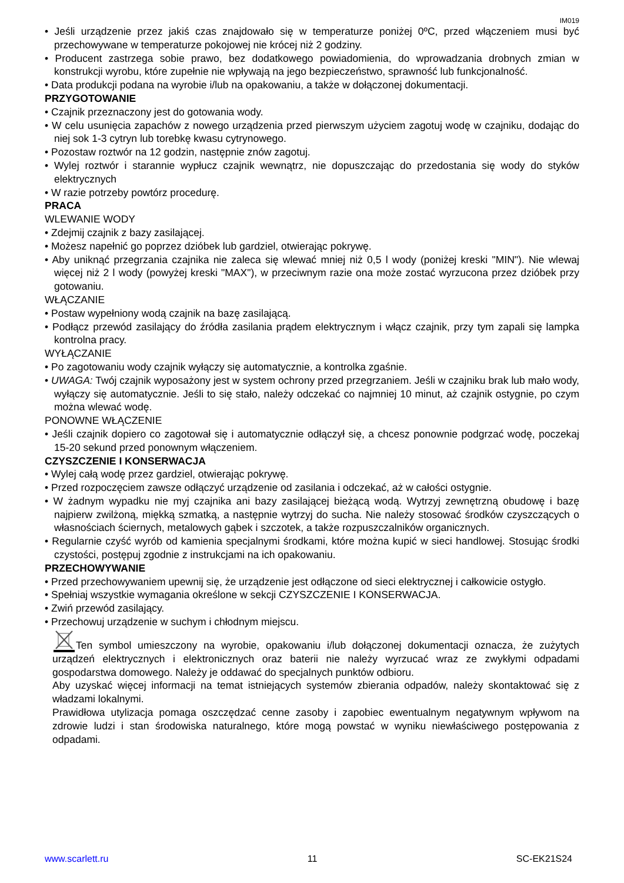IM019
• Jeśli urządzenie przez jakiś czas znajdowało się w temperaturze poniżej 0ºC, przed włączeniem musi być przechowywane w temperaturze pokojowej nie krócej niż 2 godziny.
• Producent zastrzega sobie prawo, bez dodatkowego powiadomienia, do wprowadzania drobnych zmian w konstrukcji wyrobu, które zupełnie nie wpływają na jego bezpieczeństwo, sprawność lub funkcjonalność.
• Data produkcji podana na wyrobie i/lub na opakowaniu, a także w dołączonej dokumentacji.
PRZYGOTOWANIE
• Czajnik przeznaczony jest do gotowania wody.
• W celu usunięcia zapachów z nowego urządzenia przed pierwszym użyciem zagotuj wodę w czajniku, dodając do niej sok 1-3 cytryn lub torebkę kwasu cytrynowego.
• Pozostaw roztwór na 12 godzin, następnie znów zagotuj.
• Wylej roztwór i starannie wypłucz czajnik wewnątrz, nie dopuszczając do przedostania się wody do styków elektrycznych
• W razie potrzeby powtórz procedurę.
PRACA
WLEWANIE WODY
• Zdejmij czajnik z bazy zasilającej.
• Możesz napełnić go poprzez dzióbek lub gardziel, otwierając pokrywę.
• Aby uniknąć przegrzania czajnika nie zaleca się wlewać mniej niż 0,5 l wody (poniżej kreski "MIN"). Nie wlewaj więcej niż 2 l wody (powyżej kreski "MAX"), w przeciwnym razie ona może zostać wyrzucona przez dzióbek przy gotowaniu.
WŁĄCZANIE
• Postaw wypełniony wodą czajnik na bazę zasilającą.
• Podłącz przewód zasilający do źródła zasilania prądem elektrycznym i włącz czajnik, przy tym zapali się lampka kontrolna pracy.
WYŁĄCZANIE
• Po zagotowaniu wody czajnik wyłączy się automatycznie, a kontrolka zgaśnie.
• UWAGA: Twój czajnik wyposażony jest w system ochrony przed przegrzaniem. Jeśli w czajniku brak lub mało wody, wyłączy się automatycznie. Jeśli to się stało, należy odczekać co najmniej 10 minut, aż czajnik ostygnie, po czym można wlewać wodę.
PONOWNE WŁĄCZENIE
• Jeśli czajnik dopiero co zagotował się i automatycznie odłączył się, a chcesz ponownie podgrzać wodę, poczekaj 15-20 sekund przed ponownym włączeniem.
CZYSZCZENIE I KONSERWACJA
• Wylej całą wodę przez gardziel, otwierając pokrywę.
• Przed rozpoczęciem zawsze odłączyć urządzenie od zasilania i odczekać, aż w całości ostygnie.
• W żadnym wypadku nie myj czajnika ani bazy zasilającej bieżącą wodą. Wytrzyj zewnętrzną obudowę i bazę najpierw zwilżoną, miękką szmatką, a następnie wytrzyj do sucha. Nie należy stosować środków czyszczących o własnościach ściernych, metalowych gąbek i szczotek, a także rozpuszczalników organicznych.
• Regularnie czyść wyrób od kamienia specjalnymi środkami, które można kupić w sieci handlowej. Stosując środki czystości, postępuj zgodnie z instrukcjami na ich opakowaniu.
PRZECHOWYWANIE
• Przed przechowywaniem upewnij się, że urządzenie jest odłączone od sieci elektrycznej i całkowicie ostygło.
• Spełniaj wszystkie wymagania określone w sekcji CZYSZCZENIE I KONSERWACJA.
• Zwiń przewód zasilający.
• Przechowuj urządzenie w suchym i chłodnym miejscu.
Ten symbol umieszczony na wyrobie, opakowaniu i/lub dołączonej dokumentacji oznacza, że zużytych urządzeń elektrycznych i elektronicznych oraz baterii nie należy wyrzucać wraz ze zwykłymi odpadami gospodarstwa domowego. Należy je oddawać do specjalnych punktów odbioru.
Aby uzyskać więcej informacji na temat istniejących systemów zbierania odpadów, należy skontaktować się z władzami lokalnymi.
Prawidłowa utylizacja pomaga oszczędzać cenne zasoby i zapobiec ewentualnym negatywnym wpływom na zdrowie ludzi i stan środowiska naturalnego, które mogą powstać w wyniku niewłaściwego postępowania z odpadami.
www.scarlett.ru 11 SC-EK21S24